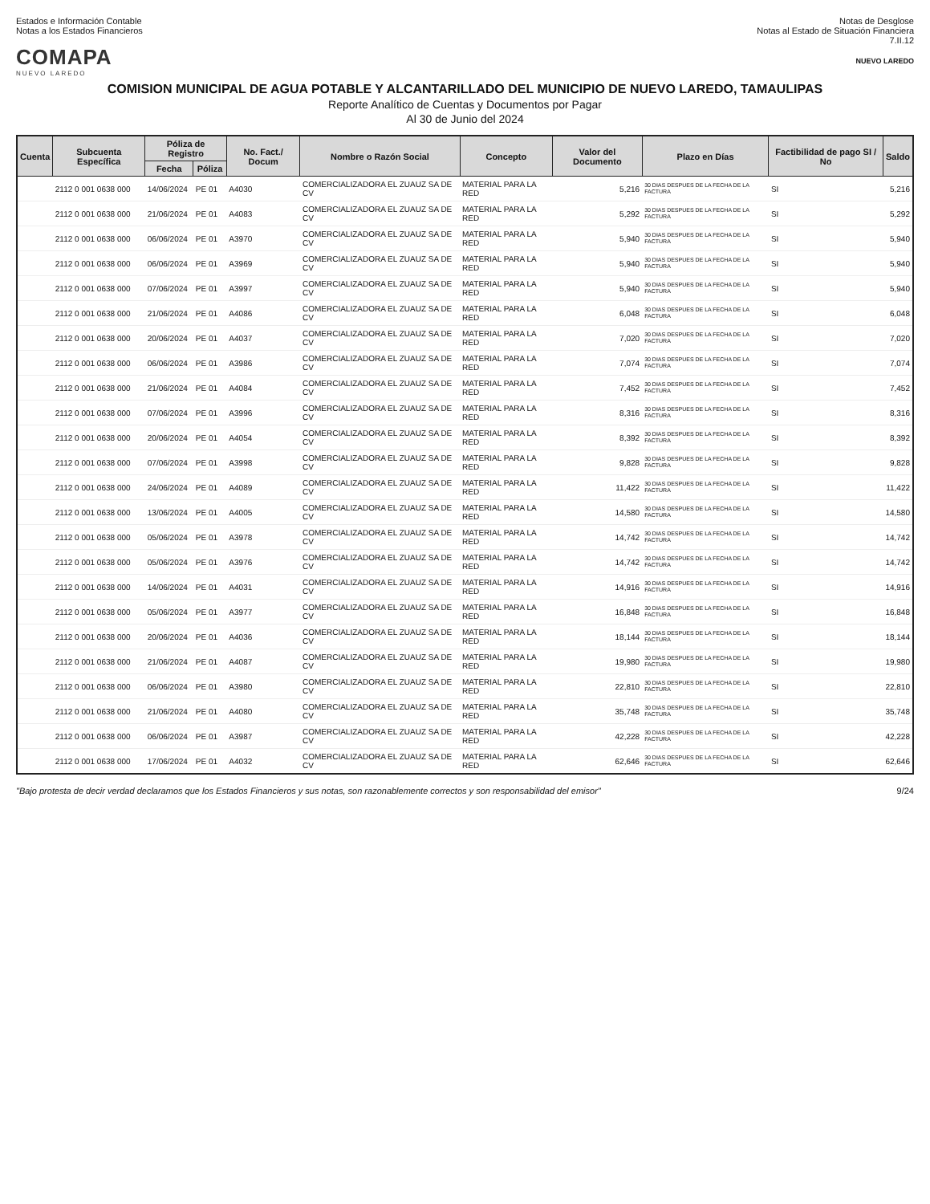Estados e Información Contable
Notas a los Estados Financieros
Notas de Desglose
Notas al Estado de Situación Financiera
7.II.12
COMAPA
NUEVO LAREDO
NUEVO LAREDO
COMISION MUNICIPAL DE AGUA POTABLE Y ALCANTARILLADO DEL MUNICIPIO DE NUEVO LAREDO, TAMAULIPAS
Reporte Analítico de Cuentas y Documentos por Pagar
Al 30 de Junio del 2024
| Cuenta | Subcuenta Específica | Póliza de Registro | | No. Fact./ Docum | Nombre o Razón Social | Concepto | Valor del Documento | Plazo en Días | Factibilidad de pago SI / No | Saldo |
| --- | --- | --- | --- | --- | --- | --- | --- | --- | --- | --- |
| | | Fecha | Póliza | | | | | | | |
| | 2112 0 001 0638 000 | 14/06/2024 | PE 01 | A4030 | COMERCIALIZADORA EL ZUAUZ SA DE CV | MATERIAL PARA LA RED | 5,216 | 30 DIAS DESPUES DE LA FECHA DE LA FACTURA | SI | 5,216 |
| | 2112 0 001 0638 000 | 21/06/2024 | PE 01 | A4083 | COMERCIALIZADORA EL ZUAUZ SA DE CV | MATERIAL PARA LA RED | 5,292 | 30 DIAS DESPUES DE LA FECHA DE LA FACTURA | SI | 5,292 |
| | 2112 0 001 0638 000 | 06/06/2024 | PE 01 | A3970 | COMERCIALIZADORA EL ZUAUZ SA DE CV | MATERIAL PARA LA RED | 5,940 | 30 DIAS DESPUES DE LA FECHA DE LA FACTURA | SI | 5,940 |
| | 2112 0 001 0638 000 | 06/06/2024 | PE 01 | A3969 | COMERCIALIZADORA EL ZUAUZ SA DE CV | MATERIAL PARA LA RED | 5,940 | 30 DIAS DESPUES DE LA FECHA DE LA FACTURA | SI | 5,940 |
| | 2112 0 001 0638 000 | 07/06/2024 | PE 01 | A3997 | COMERCIALIZADORA EL ZUAUZ SA DE CV | MATERIAL PARA LA RED | 5,940 | 30 DIAS DESPUES DE LA FECHA DE LA FACTURA | SI | 5,940 |
| | 2112 0 001 0638 000 | 21/06/2024 | PE 01 | A4086 | COMERCIALIZADORA EL ZUAUZ SA DE CV | MATERIAL PARA LA RED | 6,048 | 30 DIAS DESPUES DE LA FECHA DE LA FACTURA | SI | 6,048 |
| | 2112 0 001 0638 000 | 20/06/2024 | PE 01 | A4037 | COMERCIALIZADORA EL ZUAUZ SA DE CV | MATERIAL PARA LA RED | 7,020 | 30 DIAS DESPUES DE LA FECHA DE LA FACTURA | SI | 7,020 |
| | 2112 0 001 0638 000 | 06/06/2024 | PE 01 | A3986 | COMERCIALIZADORA EL ZUAUZ SA DE CV | MATERIAL PARA LA RED | 7,074 | 30 DIAS DESPUES DE LA FECHA DE LA FACTURA | SI | 7,074 |
| | 2112 0 001 0638 000 | 21/06/2024 | PE 01 | A4084 | COMERCIALIZADORA EL ZUAUZ SA DE CV | MATERIAL PARA LA RED | 7,452 | 30 DIAS DESPUES DE LA FECHA DE LA FACTURA | SI | 7,452 |
| | 2112 0 001 0638 000 | 07/06/2024 | PE 01 | A3996 | COMERCIALIZADORA EL ZUAUZ SA DE CV | MATERIAL PARA LA RED | 8,316 | 30 DIAS DESPUES DE LA FECHA DE LA FACTURA | SI | 8,316 |
| | 2112 0 001 0638 000 | 20/06/2024 | PE 01 | A4054 | COMERCIALIZADORA EL ZUAUZ SA DE CV | MATERIAL PARA LA RED | 8,392 | 30 DIAS DESPUES DE LA FECHA DE LA FACTURA | SI | 8,392 |
| | 2112 0 001 0638 000 | 07/06/2024 | PE 01 | A3998 | COMERCIALIZADORA EL ZUAUZ SA DE CV | MATERIAL PARA LA RED | 9,828 | 30 DIAS DESPUES DE LA FECHA DE LA FACTURA | SI | 9,828 |
| | 2112 0 001 0638 000 | 24/06/2024 | PE 01 | A4089 | COMERCIALIZADORA EL ZUAUZ SA DE CV | MATERIAL PARA LA RED | 11,422 | 30 DIAS DESPUES DE LA FECHA DE LA FACTURA | SI | 11,422 |
| | 2112 0 001 0638 000 | 13/06/2024 | PE 01 | A4005 | COMERCIALIZADORA EL ZUAUZ SA DE CV | MATERIAL PARA LA RED | 14,580 | 30 DIAS DESPUES DE LA FECHA DE LA FACTURA | SI | 14,580 |
| | 2112 0 001 0638 000 | 05/06/2024 | PE 01 | A3978 | COMERCIALIZADORA EL ZUAUZ SA DE CV | MATERIAL PARA LA RED | 14,742 | 30 DIAS DESPUES DE LA FECHA DE LA FACTURA | SI | 14,742 |
| | 2112 0 001 0638 000 | 05/06/2024 | PE 01 | A3976 | COMERCIALIZADORA EL ZUAUZ SA DE CV | MATERIAL PARA LA RED | 14,742 | 30 DIAS DESPUES DE LA FECHA DE LA FACTURA | SI | 14,742 |
| | 2112 0 001 0638 000 | 14/06/2024 | PE 01 | A4031 | COMERCIALIZADORA EL ZUAUZ SA DE CV | MATERIAL PARA LA RED | 14,916 | 30 DIAS DESPUES DE LA FECHA DE LA FACTURA | SI | 14,916 |
| | 2112 0 001 0638 000 | 05/06/2024 | PE 01 | A3977 | COMERCIALIZADORA EL ZUAUZ SA DE CV | MATERIAL PARA LA RED | 16,848 | 30 DIAS DESPUES DE LA FECHA DE LA FACTURA | SI | 16,848 |
| | 2112 0 001 0638 000 | 20/06/2024 | PE 01 | A4036 | COMERCIALIZADORA EL ZUAUZ SA DE CV | MATERIAL PARA LA RED | 18,144 | 30 DIAS DESPUES DE LA FECHA DE LA FACTURA | SI | 18,144 |
| | 2112 0 001 0638 000 | 21/06/2024 | PE 01 | A4087 | COMERCIALIZADORA EL ZUAUZ SA DE CV | MATERIAL PARA LA RED | 19,980 | 30 DIAS DESPUES DE LA FECHA DE LA FACTURA | SI | 19,980 |
| | 2112 0 001 0638 000 | 06/06/2024 | PE 01 | A3980 | COMERCIALIZADORA EL ZUAUZ SA DE CV | MATERIAL PARA LA RED | 22,810 | 30 DIAS DESPUES DE LA FECHA DE LA FACTURA | SI | 22,810 |
| | 2112 0 001 0638 000 | 21/06/2024 | PE 01 | A4080 | COMERCIALIZADORA EL ZUAUZ SA DE CV | MATERIAL PARA LA RED | 35,748 | 30 DIAS DESPUES DE LA FECHA DE LA FACTURA | SI | 35,748 |
| | 2112 0 001 0638 000 | 06/06/2024 | PE 01 | A3987 | COMERCIALIZADORA EL ZUAUZ SA DE CV | MATERIAL PARA LA RED | 42,228 | 30 DIAS DESPUES DE LA FECHA DE LA FACTURA | SI | 42,228 |
| | 2112 0 001 0638 000 | 17/06/2024 | PE 01 | A4032 | COMERCIALIZADORA EL ZUAUZ SA DE CV | MATERIAL PARA LA RED | 62,646 | 30 DIAS DESPUES DE LA FECHA DE LA FACTURA | SI | 62,646 |
"Bajo protesta de decir verdad declaramos que los Estados Financieros y sus notas, son razonablemente correctos y son responsabilidad del emisor" 9/24